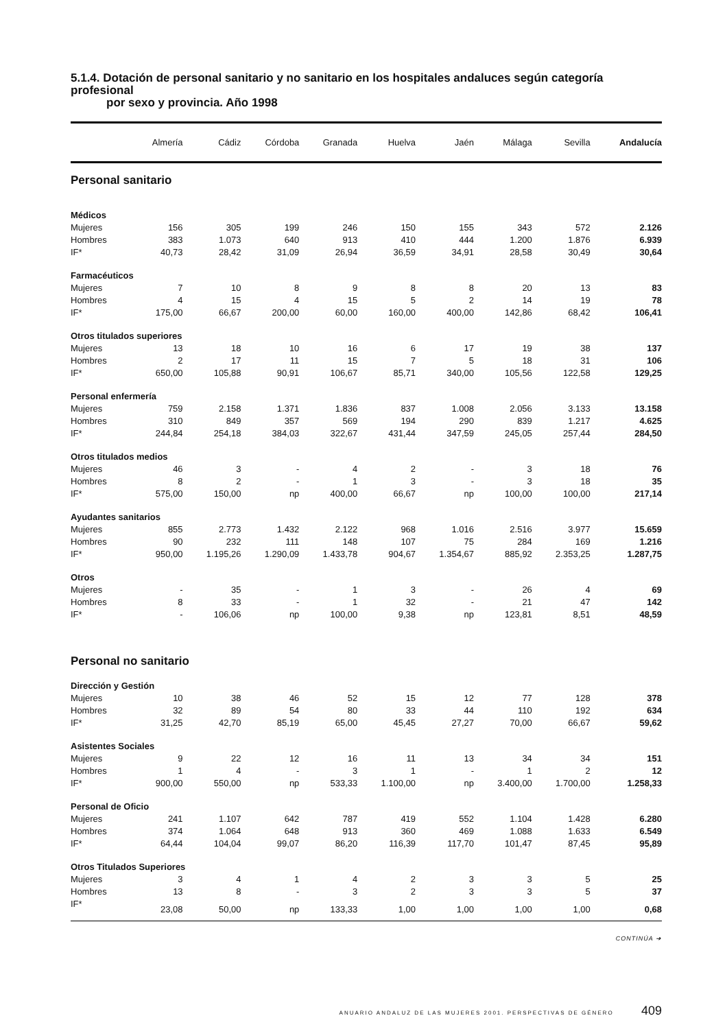5.1.4. Dotación de personal sanitario y no sanitario en los hospitales andaluces según categoría profesional
por sexo y provincia. Año 1998
| | Almería | Cádiz | Córdoba | Granada | Huelva | Jaén | Málaga | Sevilla | Andalucía |
| --- | --- | --- | --- | --- | --- | --- | --- | --- | --- |
| Personal sanitario | | | | | | | | | |
| Médicos | | | | | | | | | |
| Mujeres | 156 | 305 | 199 | 246 | 150 | 155 | 343 | 572 | 2.126 |
| Hombres | 383 | 1.073 | 640 | 913 | 410 | 444 | 1.200 | 1.876 | 6.939 |
| IF* | 40,73 | 28,42 | 31,09 | 26,94 | 36,59 | 34,91 | 28,58 | 30,49 | 30,64 |
| Farmacéuticos | | | | | | | | | |
| Mujeres | 7 | 10 | 8 | 9 | 8 | 8 | 20 | 13 | 83 |
| Hombres | 4 | 15 | 4 | 15 | 5 | 2 | 14 | 19 | 78 |
| IF* | 175,00 | 66,67 | 200,00 | 60,00 | 160,00 | 400,00 | 142,86 | 68,42 | 106,41 |
| Otros titulados superiores | | | | | | | | | |
| Mujeres | 13 | 18 | 10 | 16 | 6 | 17 | 19 | 38 | 137 |
| Hombres | 2 | 17 | 11 | 15 | 7 | 5 | 18 | 31 | 106 |
| IF* | 650,00 | 105,88 | 90,91 | 106,67 | 85,71 | 340,00 | 105,56 | 122,58 | 129,25 |
| Personal enfermería | | | | | | | | | |
| Mujeres | 759 | 2.158 | 1.371 | 1.836 | 837 | 1.008 | 2.056 | 3.133 | 13.158 |
| Hombres | 310 | 849 | 357 | 569 | 194 | 290 | 839 | 1.217 | 4.625 |
| IF* | 244,84 | 254,18 | 384,03 | 322,67 | 431,44 | 347,59 | 245,05 | 257,44 | 284,50 |
| Otros titulados medios | | | | | | | | | |
| Mujeres | 46 | 3 | - | 4 | 2 | - | 3 | 18 | 76 |
| Hombres | 8 | 2 | - | 1 | 3 | - | 3 | 18 | 35 |
| IF* | 575,00 | 150,00 | np | 400,00 | 66,67 | np | 100,00 | 100,00 | 217,14 |
| Ayudantes sanitarios | | | | | | | | | |
| Mujeres | 855 | 2.773 | 1.432 | 2.122 | 968 | 1.016 | 2.516 | 3.977 | 15.659 |
| Hombres | 90 | 232 | 111 | 148 | 107 | 75 | 284 | 169 | 1.216 |
| IF* | 950,00 | 1.195,26 | 1.290,09 | 1.433,78 | 904,67 | 1.354,67 | 885,92 | 2.353,25 | 1.287,75 |
| Otros | | | | | | | | | |
| Mujeres | - | 35 | - | 1 | 3 | - | 26 | 4 | 69 |
| Hombres | 8 | 33 | - | 1 | 32 | - | 21 | 47 | 142 |
| IF* | - | 106,06 | np | 100,00 | 9,38 | np | 123,81 | 8,51 | 48,59 |
| Personal no sanitario | | | | | | | | | |
| Dirección y Gestión | | | | | | | | | |
| Mujeres | 10 | 38 | 46 | 52 | 15 | 12 | 77 | 128 | 378 |
| Hombres | 32 | 89 | 54 | 80 | 33 | 44 | 110 | 192 | 634 |
| IF* | 31,25 | 42,70 | 85,19 | 65,00 | 45,45 | 27,27 | 70,00 | 66,67 | 59,62 |
| Asistentes Sociales | | | | | | | | | |
| Mujeres | 9 | 22 | 12 | 16 | 11 | 13 | 34 | 34 | 151 |
| Hombres | 1 | 4 | - | 3 | 1 | - | 1 | 2 | 12 |
| IF* | 900,00 | 550,00 | np | 533,33 | 1.100,00 | np | 3.400,00 | 1.700,00 | 1.258,33 |
| Personal de Oficio | | | | | | | | | |
| Mujeres | 241 | 1.107 | 642 | 787 | 419 | 552 | 1.104 | 1.428 | 6.280 |
| Hombres | 374 | 1.064 | 648 | 913 | 360 | 469 | 1.088 | 1.633 | 6.549 |
| IF* | 64,44 | 104,04 | 99,07 | 86,20 | 116,39 | 117,70 | 101,47 | 87,45 | 95,89 |
| Otros Titulados Superiores | | | | | | | | | |
| Mujeres | 3 | 4 | 1 | 4 | 2 | 3 | 3 | 5 | 25 |
| Hombres | 13 | 8 | - | 3 | 2 | 3 | 3 | 5 | 37 |
| IF* | 23,08 | 50,00 | np | 133,33 | 1,00 | 1,00 | 1,00 | 1,00 | 0,68 |
CONTINÚA ➜
ANUARIO ANDALUZ DE LAS MUJERES 2001. PERSPECTIVAS DE GÉNERO 409